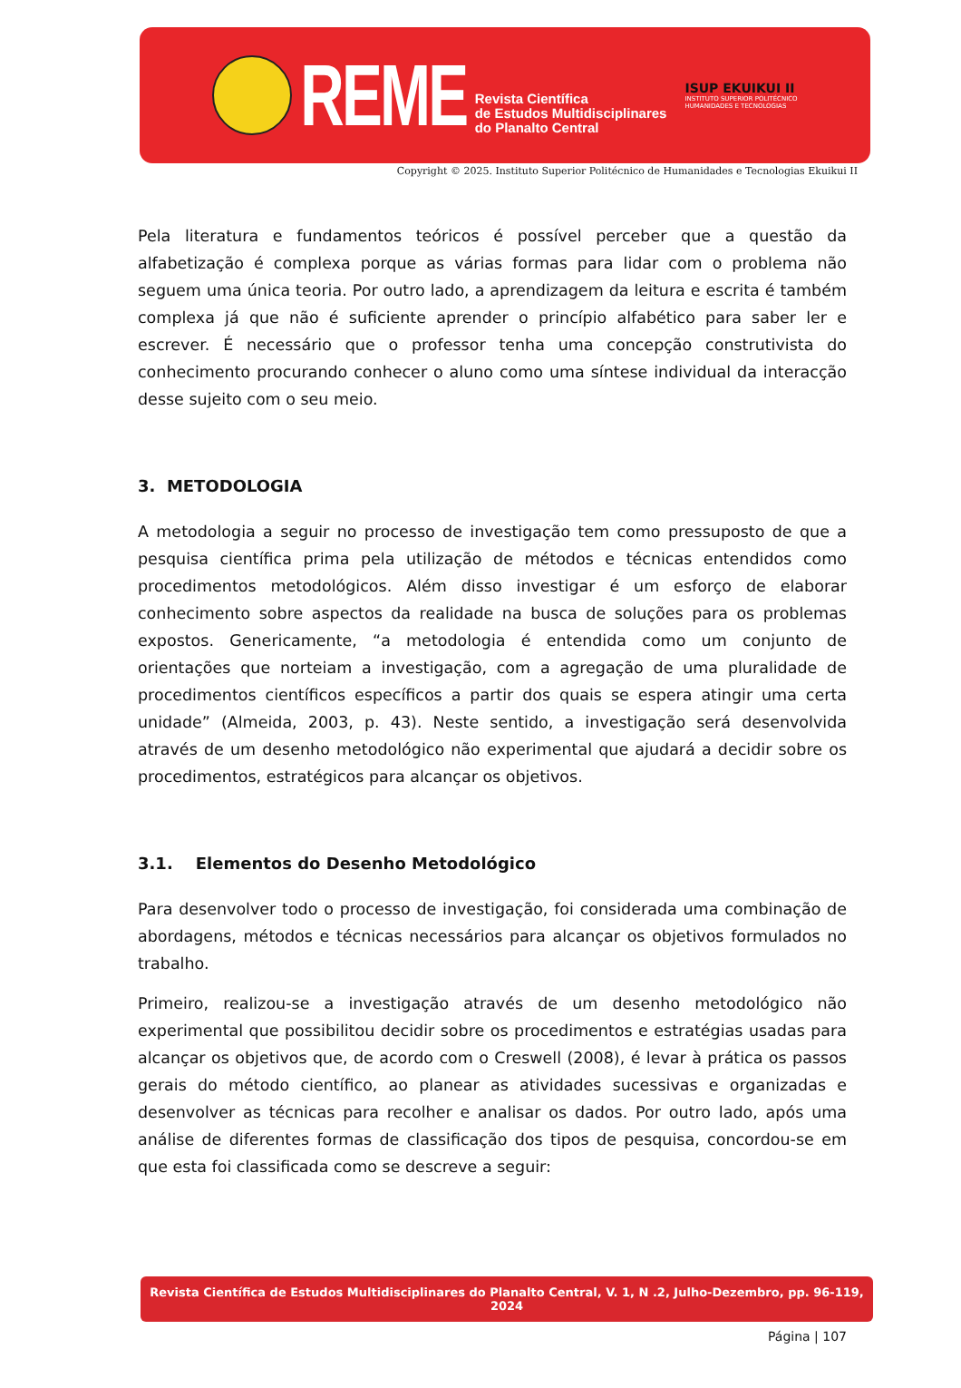REME
Revista Científica
de Estudos Multidisciplinares
do Planalto Central
ISUP EKUIKUI II
INSTITUTO SUPERIOR POLITÉCNICO
HUMANIDADES E TECNOLOGIAS
Copyright © 2025. Instituto Superior Politécnico de Humanidades e Tecnologias Ekuikui II
Pela literatura e fundamentos teóricos é possível perceber que a questão da alfabetização é complexa porque as várias formas para lidar com o problema não seguem uma única teoria. Por outro lado, a aprendizagem da leitura e escrita é também complexa já que não é suficiente aprender o princípio alfabético para saber ler e escrever. É necessário que o professor tenha uma concepção construtivista do conhecimento procurando conhecer o aluno como uma síntese individual da interacção desse sujeito com o seu meio.
3. METODOLOGIA
A metodologia a seguir no processo de investigação tem como pressuposto de que a pesquisa científica prima pela utilização de métodos e técnicas entendidos como procedimentos metodológicos. Além disso investigar é um esforço de elaborar conhecimento sobre aspectos da realidade na busca de soluções para os problemas expostos. Genericamente, “a metodologia é entendida como um conjunto de orientações que norteiam a investigação, com a agregação de uma pluralidade de procedimentos científicos específicos a partir dos quais se espera atingir uma certa unidade” (Almeida, 2003, p. 43). Neste sentido, a investigação será desenvolvida através de um desenho metodológico não experimental que ajudará a decidir sobre os procedimentos, estratégicos para alcançar os objetivos.
3.1. Elementos do Desenho Metodológico
Para desenvolver todo o processo de investigação, foi considerada uma combinação de abordagens, métodos e técnicas necessários para alcançar os objetivos formulados no trabalho.
Primeiro, realizou-se a investigação através de um desenho metodológico não experimental que possibilitou decidir sobre os procedimentos e estratégias usadas para alcançar os objetivos que, de acordo com o Creswell (2008), é levar à prática os passos gerais do método científico, ao planear as atividades sucessivas e organizadas e desenvolver as técnicas para recolher e analisar os dados. Por outro lado, após uma análise de diferentes formas de classificação dos tipos de pesquisa, concordou-se em que esta foi classificada como se descreve a seguir:
Revista Científica de Estudos Multidisciplinares do Planalto Central, V. 1, N .2, Julho-Dezembro, pp. 96-119, 2024
Página | 107